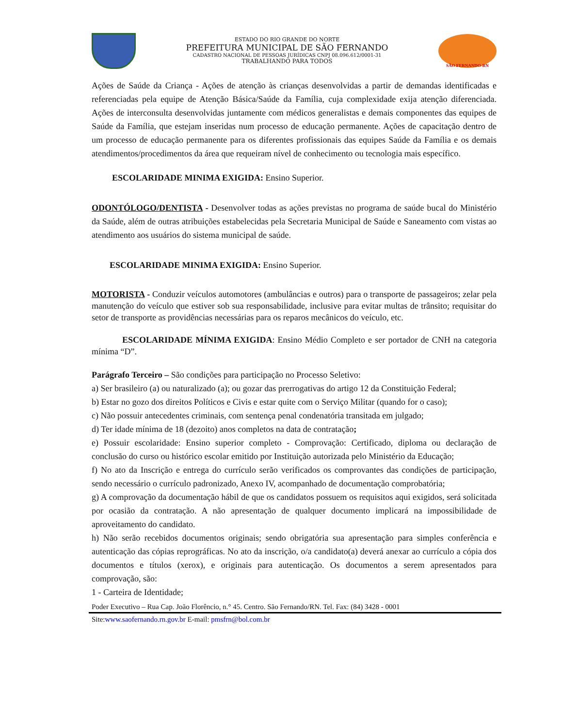ESTADO DO RIO GRANDE DO NORTE
PREFEITURA MUNICIPAL DE SÃO FERNANDO
CADASTRO NACIONAL DE PESSOAS JURÍDICAS CNPJ 08.096.612/0001-31
TRABALHANDO PARA TODOS
SÃO FERNANDO-RN
Ações de Saúde da Criança - Ações de atenção às crianças desenvolvidas a partir de demandas identificadas e referenciadas pela equipe de Atenção Básica/Saúde da Família, cuja complexidade exija atenção diferenciada. Ações de interconsulta desenvolvidas juntamente com médicos generalistas e demais componentes das equipes de Saúde da Família, que estejam inseridas num processo de educação permanente. Ações de capacitação dentro de um processo de educação permanente para os diferentes profissionais das equipes Saúde da Família e os demais atendimentos/procedimentos da área que requeiram nível de conhecimento ou tecnologia mais específico.
ESCOLARIDADE MINIMA EXIGIDA: Ensino Superior.
ODONTÓLOGO/DENTISTA - Desenvolver todas as ações previstas no programa de saúde bucal do Ministério da Saúde, além de outras atribuições estabelecidas pela Secretaria Municipal de Saúde e Saneamento com vistas ao atendimento aos usuários do sistema municipal de saúde.
ESCOLARIDADE MINIMA EXIGIDA: Ensino Superior.
MOTORISTA - Conduzir veículos automotores (ambulâncias e outros) para o transporte de passageiros; zelar pela manutenção do veículo que estiver sob sua responsabilidade, inclusive para evitar multas de trânsito; requisitar do setor de transporte as providências necessárias para os reparos mecânicos do veículo, etc.
ESCOLARIDADE MÍNIMA EXIGIDA: Ensino Médio Completo e ser portador de CNH na categoria mínima “D”.
Parágrafo Terceiro – São condições para participação no Processo Seletivo:
a) Ser brasileiro (a) ou naturalizado (a); ou gozar das prerrogativas do artigo 12 da Constituição Federal;
b) Estar no gozo dos direitos Políticos e Civis e estar quite com o Serviço Militar (quando for o caso);
c) Não possuir antecedentes criminais, com sentença penal condenatória transitada em julgado;
d) Ter idade mínima de 18 (dezoito) anos completos na data de contratação;
e) Possuir escolaridade: Ensino superior completo - Comprovação: Certificado, diploma ou declaração de conclusão do curso ou histórico escolar emitido por Instituição autorizada pelo Ministério da Educação;
f) No ato da Inscrição e entrega do currículo serão verificados os comprovantes das condições de participação, sendo necessário o currículo padronizado, Anexo IV, acompanhado de documentação comprobatória;
g) A comprovação da documentação hábil de que os candidatos possuem os requisitos aqui exigidos, será solicitada por ocasião da contratação. A não apresentação de qualquer documento implicará na impossibilidade de aproveitamento do candidato.
h) Não serão recebidos documentos originais; sendo obrigatória sua apresentação para simples conferência e autenticação das cópias reprográficas. No ato da inscrição, o/a candidato(a) deverá anexar ao currículo a cópia dos documentos e títulos (xerox), e originais para autenticação. Os documentos a serem apresentados para comprovação, são:
1 - Carteira de Identidade;
Poder Executivo – Rua Cap. João Florêncio, n.° 45. Centro. São Fernando/RN. Tel. Fax: (84) 3428 - 0001
Site:www.saofernando.rn.gov.br E-mail: pmsfrn@bol.com.br